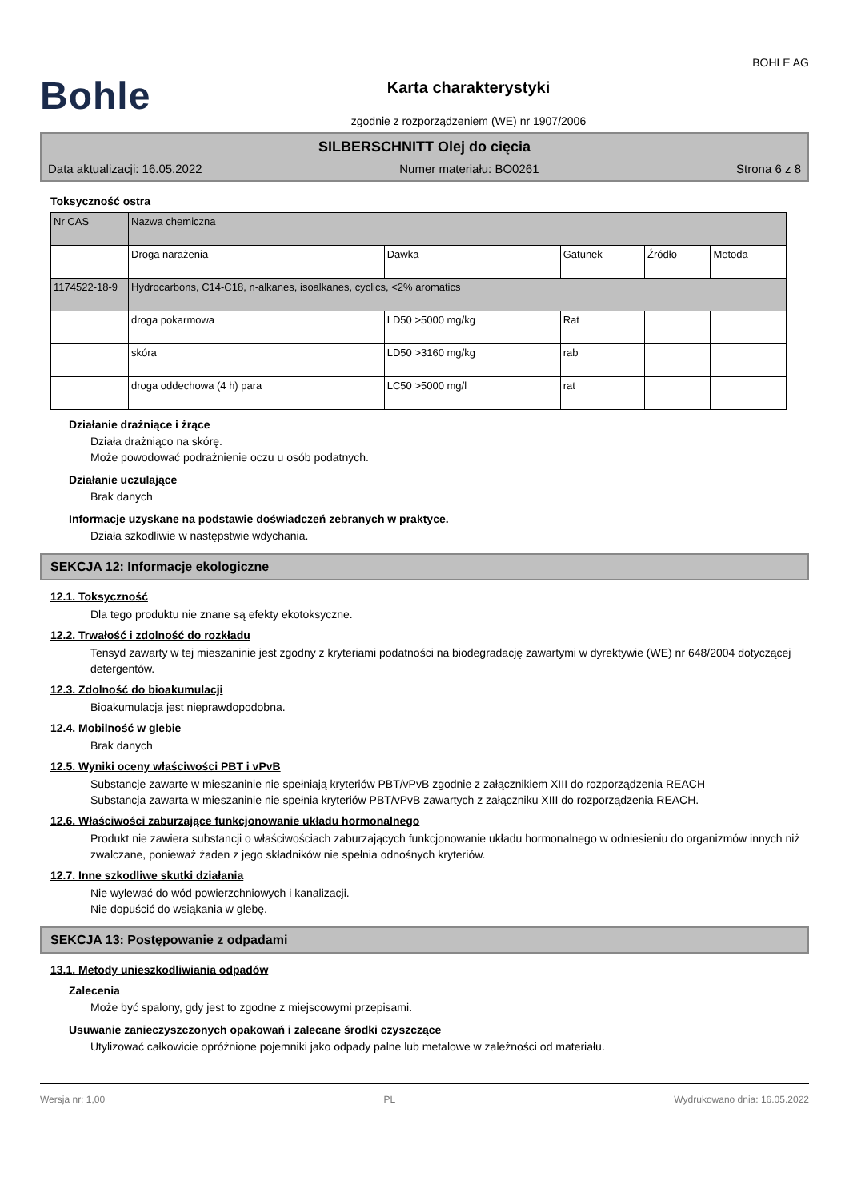Bohle
Karta charakterystyki
zgodnie z rozporządzeniem (WE) nr 1907/2006
BOHLE AG
SILBERSCHNITT Olej do cięcia
Data aktualizacji: 16.05.2022 Numer materiału: BO0261 Strona 6 z 8
Toksyczność ostra
| Nr CAS | Nazwa chemiczna | | | | |
| | Droga narażenia | Dawka | Gatunek | Źródło | Metoda |
| 1174522-18-9 | Hydrocarbons, C14-C18, n-alkanes, isoalkanes, cyclics, <2% aromatics | | | | |
| | droga pokarmowa | LD50 >5000 mg/kg | Rat | | |
| | skóra | LD50 >3160 mg/kg | rab | | |
| | droga oddechowa (4 h) para | LC50 >5000 mg/l | rat | | |
Działanie drażniące i żrące
Działa drażniąco na skórę.
Może powodować podrażnienie oczu u osób podatnych.
Działanie uczulające
Brak danych
Informacje uzyskane na podstawie doświadczeń zebranych w praktyce.
Działa szkodliwie w następstwie wdychania.
SEKCJA 12: Informacje ekologiczne
12.1. Toksyczność
Dla tego produktu nie znane są efekty ekotoksyczne.
12.2. Trwałość i zdolność do rozkładu
Tensyd zawarty w tej mieszaninie jest zgodny z kryteriami podatności na biodegradację zawartymi w dyrektywie (WE) nr 648/2004 dotyczącej detergentów.
12.3. Zdolność do bioakumulacji
Bioakumulacja jest nieprawdopodobna.
12.4. Mobilność w glebie
Brak danych
12.5. Wyniki oceny właściwości PBT i vPvB
Substancje zawarte w mieszaninie nie spełniają kryteriów PBT/vPvB zgodnie z załącznikiem XIII do rozporządzenia REACH
Substancja zawarta w mieszaninie nie spełnia kryteriów PBT/vPvB zawartych z załączniku XIII do rozporządzenia REACH.
12.6. Właściwości zaburzające funkcjonowanie układu hormonalnego
Produkt nie zawiera substancji o właściwościach zaburzających funkcjonowanie układu hormonalnego w odniesieniu do organizmów innych niż zwalczane, ponieważ żaden z jego składników nie spełnia odnośnych kryteriów.
12.7. Inne szkodliwe skutki działania
Nie wylewać do wód powierzchniowych i kanalizacji.
Nie dopuścić do wsiąkania w glebę.
SEKCJA 13: Postępowanie z odpadami
13.1. Metody unieszkodliwiania odpadów
Zalecenia
Może być spalony, gdy jest to zgodne z miejscowymi przepisami.
Usuwanie zanieczyszczonych opakowań i zalecane środki czyszczące
Utylizować całkowicie opróżnione pojemniki jako odpady palne lub metalowe w zależności od materiału.
Wersja nr: 1,00 PL Wydrukowano dnia: 16.05.2022